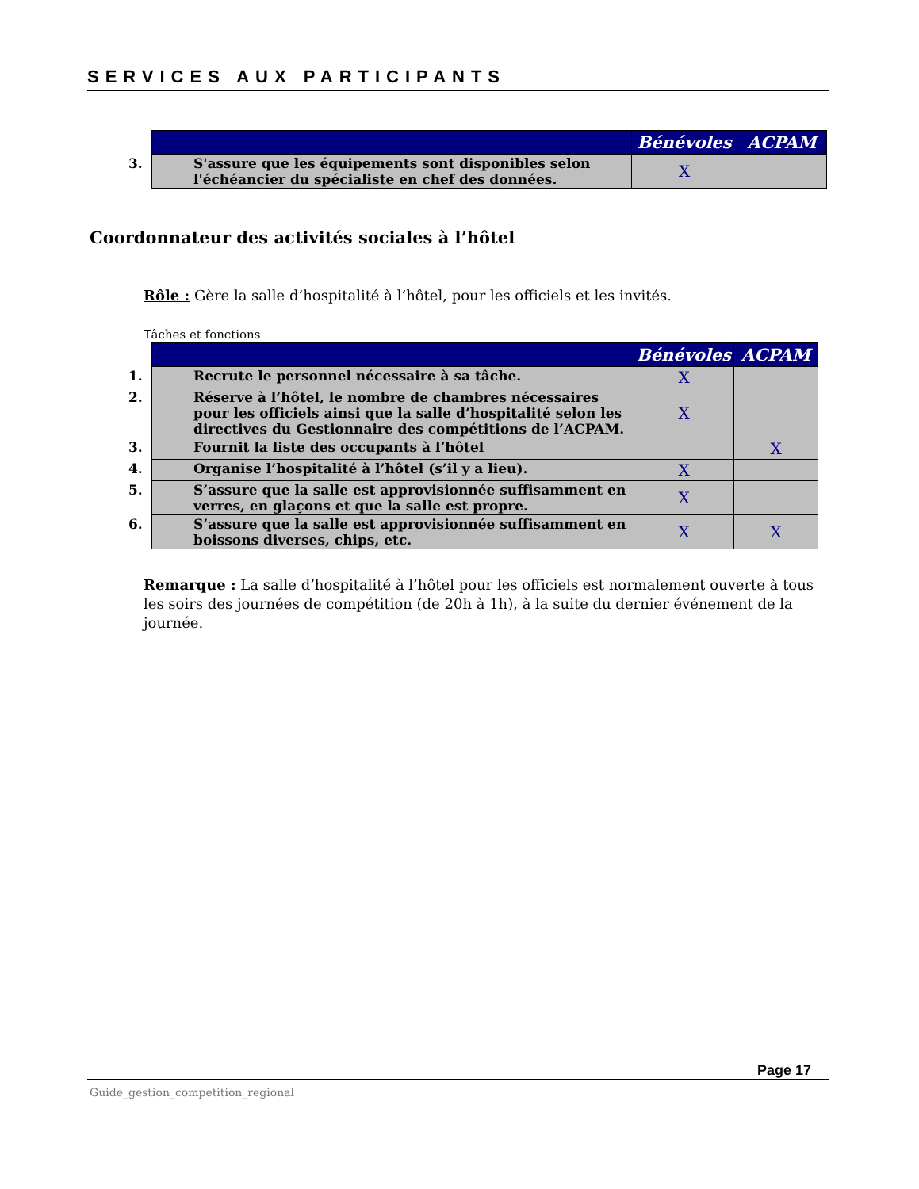SERVICES AUX PARTICIPANTS
| | Bénévoles | ACPAM |
| --- | --- | --- |
| 3. S'assure que les équipements sont disponibles selon l'échéancier du spécialiste en chef des données. | X | |
Coordonnateur des activités sociales à l’hôtel
Rôle : Gère la salle d’hospitalité à l’hôtel, pour les officiels et les invités.
Tâches et fonctions
| | Bénévoles | ACPAM |
| --- | --- | --- |
| 1. Recrute le personnel nécessaire à sa tâche. | X | |
| 2. Réserve à l’hôtel, le nombre de chambres nécessaires pour les officiels ainsi que la salle d’hospitalité selon les directives du Gestionnaire des compétitions de l’ACPAM. | X | |
| 3. Fournit la liste des occupants à l’hôtel | | X |
| 4. Organise l’hospitalité à l’hôtel (s’il y a lieu). | X | |
| 5. S’assure que la salle est approvisionnée suffisamment en verres, en glaçons et que la salle est propre. | X | |
| 6. S’assure que la salle est approvisionnée suffisamment en boissons diverses, chips, etc. | X | X |
Remarque : La salle d’hospitalité à l’hôtel pour les officiels est normalement ouverte à tous les soirs des journées de compétition (de 20h à 1h), à la suite du dernier événement de la journée.
Page 17
Guide_gestion_competition_regional